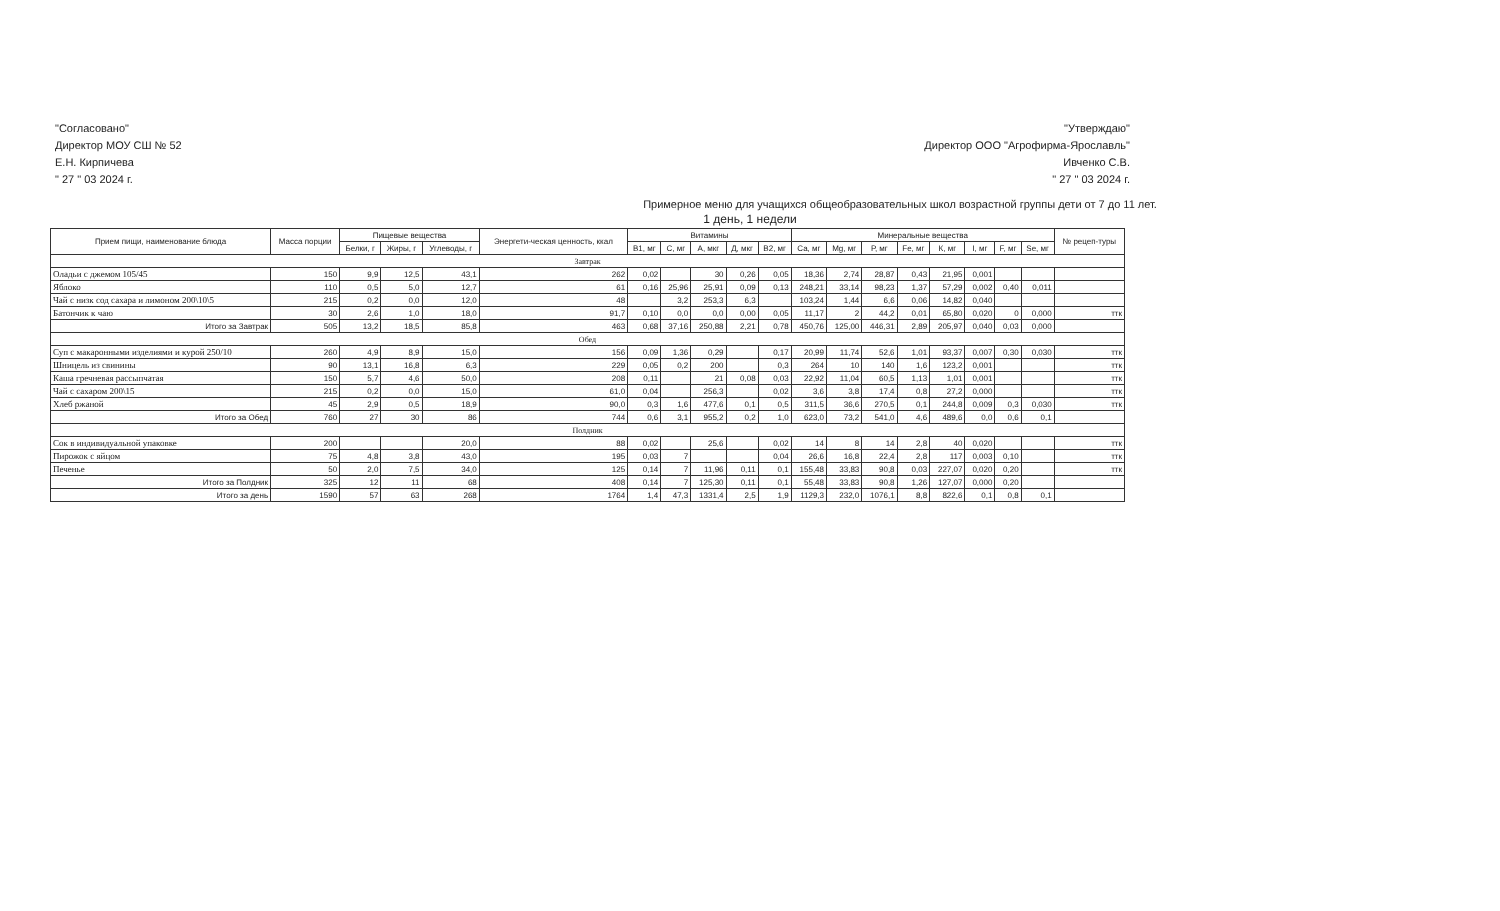"Согласовано"
Директор МОУ СШ № 52
Е.Н. Кирпичева
" 27 " 03 2024 г.
"Утверждаю"
Директор ООО "Агрофирма-Ярославль"
Ивченко С.В.
" 27 " 03 2024 г.
Примерное меню для учащихся общеобразовательных школ возрастной группы дети от 7 до 11 лет.
1 день, 1 недели
| Прием пищи, наименование блюда | Масса порции | Пищевые вещества | | | Энергети-ческая ценность, ккал | Витамины | | | | | Минеральные вещества | | | | | | | | № рецеп-туры |
| --- | --- | --- | --- | --- | --- | --- | --- | --- | --- | --- | --- | --- | --- | --- | --- | --- | --- | --- | --- |
| | | Белки, г | Жиры, г | Углеводы, г | | В1, мг | С, мг | А, мкг | Д, мкг | В2, мг | Са, мг | Mg, мг | Р, мг | Fe, мг | К, мг | I, мг | F, мг | Se, мг | |
| Завтрак | | | | | | | | | | | | | | | | | | | |
| Оладьи с джемом 105/45 | 150 | 9,9 | 12,5 | 43,1 | 262 | 0,02 | | 30 | 0,26 | 0,05 | 18,36 | 2,74 | 28,87 | 0,43 | 21,95 | 0,001 | | | |
| Яблоко | 110 | 0,5 | 5,0 | 12,7 | 61 | 0,16 | 25,96 | 25,91 | 0,09 | 0,13 | 248,21 | 33,14 | 98,23 | 1,37 | 57,29 | 0,002 | 0,40 | 0,011 | |
| Чай с низк сод сахара и лимоном 200\10\5 | 215 | 0,2 | 0,0 | 12,0 | 48 | | 3,2 | 253,3 | 6,3 | | 103,24 | 1,44 | 6,6 | 0,06 | 14,82 | 0,040 | | | |
| Батончик к чаю | 30 | 2,6 | 1,0 | 18,0 | 91,7 | 0,10 | 0,0 | 0,0 | 0,00 | 0,05 | 11,17 | 2 | 44,2 | 0,01 | 65,80 | 0,020 | 0 | 0,000 | ттк |
| Итого за Завтрак | 505 | 13,2 | 18,5 | 85,8 | 463 | 0,68 | 37,16 | 250,88 | 2,21 | 0,78 | 450,76 | 125,00 | 446,31 | 2,89 | 205,97 | 0,040 | 0,03 | 0,000 | |
| Обед | | | | | | | | | | | | | | | | | | | |
| Суп с макаронными изделиями и курой 250/10 | 260 | 4,9 | 8,9 | 15,0 | 156 | 0,09 | 1,36 | 0,29 | | 0,17 | 20,99 | 11,74 | 52,6 | 1,01 | 93,37 | 0,007 | 0,30 | 0,030 | ттк |
| Шницель из свинины | 90 | 13,1 | 16,8 | 6,3 | 229 | 0,05 | 0,2 | 200 | | 0,3 | 264 | 10 | 140 | 1,6 | 123,2 | 0,001 | | | ттк |
| Каша гречневая рассыпчатая | 150 | 5,7 | 4,6 | 50,0 | 208 | 0,11 | | 21 | 0,08 | 0,03 | 22,92 | 11,04 | 60,5 | 1,13 | 1,01 | 0,001 | | | ттк |
| Чай с сахаром 200\15 | 215 | 0,2 | 0,0 | 15,0 | 61,0 | 0,04 | | 256,3 | | 0,02 | 3,6 | 3,8 | 17,4 | 0,8 | 27,2 | 0,000 | | | ттк |
| Хлеб ржаной | 45 | 2,9 | 0,5 | 18,9 | 90,0 | 0,3 | 1,6 | 477,6 | 0,1 | 0,5 | 311,5 | 36,6 | 270,5 | 0,1 | 244,8 | 0,009 | 0,3 | 0,030 | ттк |
| Итого за Обед | 760 | 27 | 30 | 86 | 744 | 0,6 | 3,1 | 955,2 | 0,2 | 1,0 | 623,0 | 73,2 | 541,0 | 4,6 | 489,6 | 0,0 | 0,6 | 0,1 | |
| Полдник | | | | | | | | | | | | | | | | | | | |
| Сок в индивидуальной упаковке | 200 | | | 20,0 | 88 | 0,02 | | 25,6 | | 0,02 | 14 | 8 | 14 | 2,8 | 40 | 0,020 | | | ттк |
| Пирожок с яйцом | 75 | 4,8 | 3,8 | 43,0 | 195 | 0,03 | 7 | | | 0,04 | 26,6 | 16,8 | 22,4 | 2,8 | 117 | 0,003 | 0,10 | | ттк |
| Печенье | 50 | 2,0 | 7,5 | 34,0 | 125 | 0,14 | 7 | 11,96 | 0,11 | 0,1 | 155,48 | 33,83 | 90,8 | 0,03 | 227,07 | 0,020 | 0,20 | | ттк |
| Итого за Полдник | 325 | 12 | 11 | 68 | 408 | 0,14 | 7 | 125,30 | 0,11 | 0,1 | 55,48 | 33,83 | 90,8 | 1,26 | 127,07 | 0,000 | 0,20 | | |
| Итого за день | 1590 | 57 | 63 | 268 | 1764 | 1,4 | 47,3 | 1331,4 | 2,5 | 1,9 | 1129,3 | 232,0 | 1076,1 | 8,8 | 822,6 | 0,1 | 0,8 | 0,1 | |